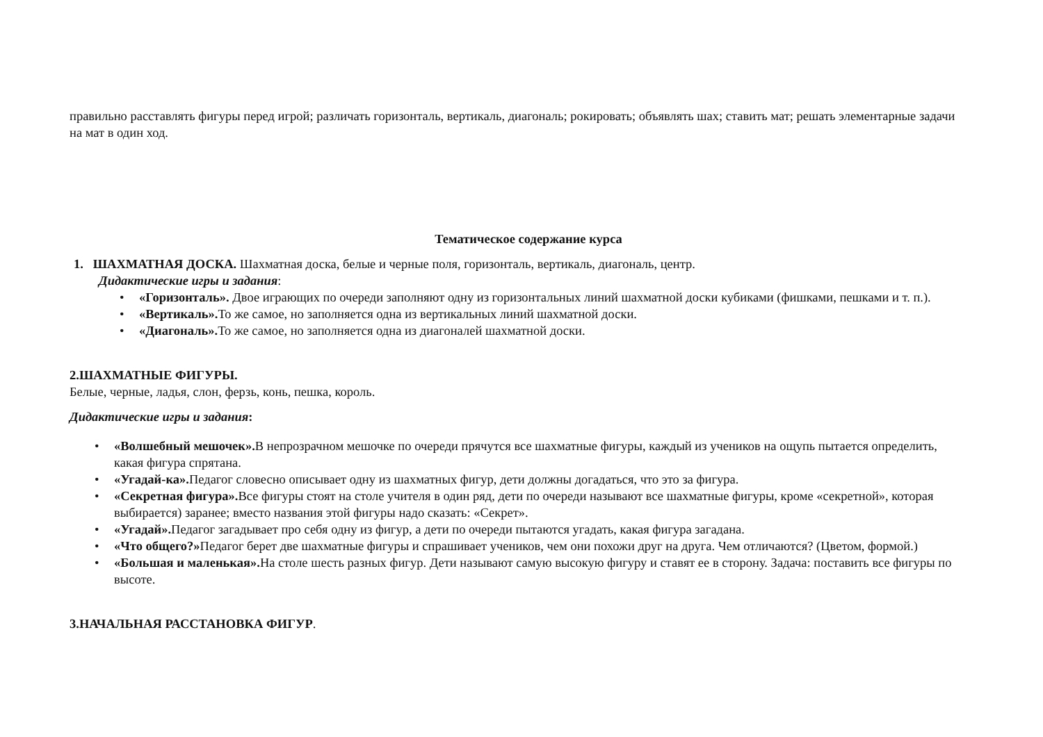правильно расставлять фигуры перед игрой; различать горизонталь, вертикаль, диагональ; рокировать; объявлять шах; ставить мат; решать элементарные задачи на мат в один ход.
Тематическое содержание курса
1. ШАХМАТНАЯ ДОСКА. Шахматная доска, белые и черные поля, горизонталь, вертикаль, диагональ, центр.
Дидактические игры и задания:
• «Горизонталь». Двое играющих по очереди заполняют одну из горизонтальных линий шахматной доски кубиками (фишками, пешками и т. п.).
• «Вертикаль». То же самое, но заполняется одна из вертикальных линий шахматной доски.
• «Диагональ». То же самое, но заполняется одна из диагоналей шахматной доски.
2.ШАХМАТНЫЕ ФИГУРЫ.
Белые, черные, ладья, слон, ферзь, конь, пешка, король.
Дидактические игры и задания:
• «Волшебный мешочек». В непрозрачном мешочке по очереди прячутся все шахматные фигуры, каждый из учеников на ощупь пытается определить, какая фигура спрятана.
• «Угадай-ка». Педагог словесно описывает одну из шахматных фигур, дети должны догадаться, что это за фигура.
• «Секретная фигура». Все фигуры стоят на столе учителя в один ряд, дети по очереди называют все шахматные фигуры, кроме «секретной», которая выбирается) заранее; вместо названия этой фигуры надо сказать: «Секрет».
• «Угадай». Педагог загадывает про себя одну из фигур, а дети по очереди пытаются угадать, какая фигура загадана.
• «Что общего?»Педагог берет две шахматные фигуры и спрашивает учеников, чем они похожи друг на друга. Чем отличаются? (Цветом, формой.)
• «Большая и маленькая». На столе шесть разных фигур. Дети называют самую высокую фигуру и ставят ее в сторону. Задача: поставить все фигуры по высоте.
3.НАЧАЛЬНАЯ РАССТАНОВКА ФИГУР.